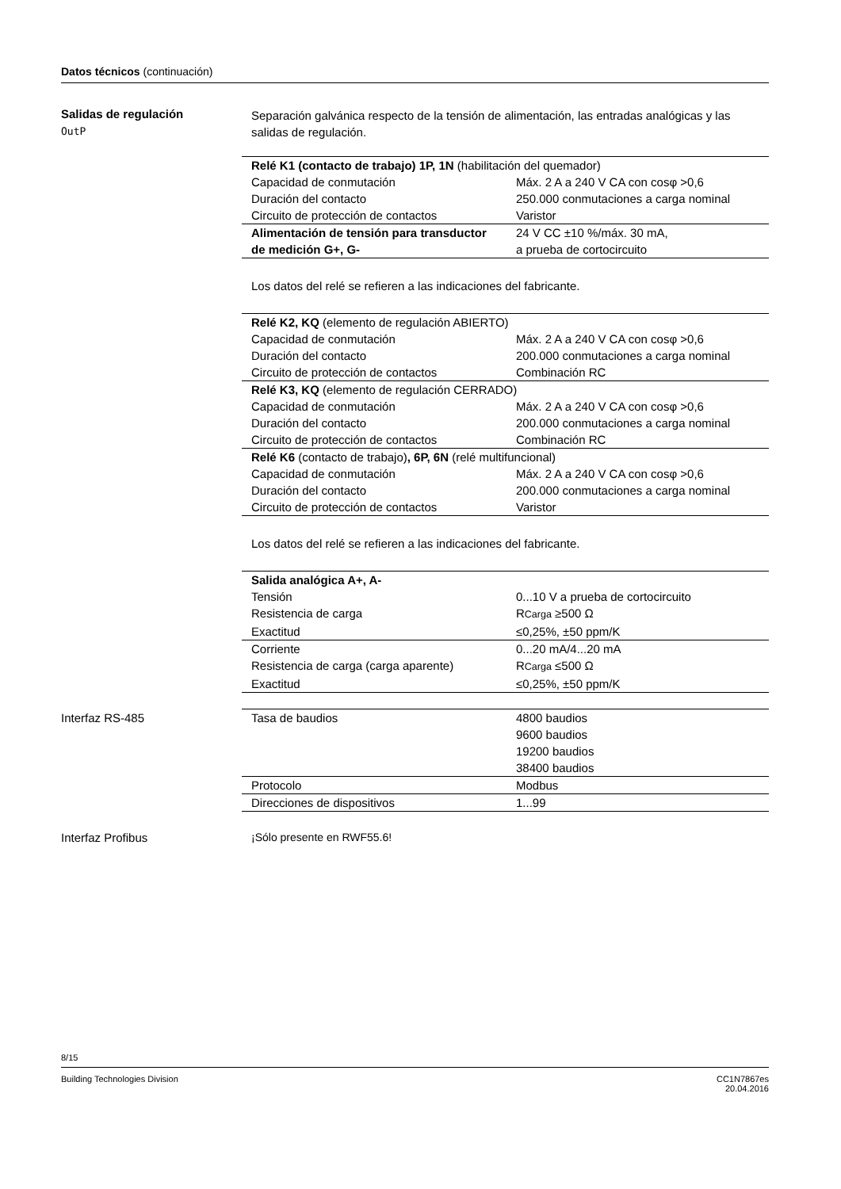Datos técnicos (continuación)
Salidas de regulación
OutP
Separación galvánica respecto de la tensión de alimentación, las entradas analógicas y las salidas de regulación.
| Relé K1 (contacto de trabajo) 1P, 1N (habilitación del quemador) | |
| Capacidad de conmutación | Máx. 2 A a 240 V CA con cosφ >0,6 |
| Duración del contacto | 250.000 conmutaciones a carga nominal |
| Circuito de protección de contactos | Varistor |
| Alimentación de tensión para transductor de medición G+, G- | 24 V CC ±10 %/máx. 30 mA, a prueba de cortocircuito |
Los datos del relé se refieren a las indicaciones del fabricante.
| Relé K2, KQ (elemento de regulación ABIERTO) | |
| Capacidad de conmutación | Máx. 2 A a 240 V CA con cosφ >0,6 |
| Duración del contacto | 200.000 conmutaciones a carga nominal |
| Circuito de protección de contactos | Combinación RC |
| Relé K3, KQ (elemento de regulación CERRADO) | |
| Capacidad de conmutación | Máx. 2 A a 240 V CA con cosφ >0,6 |
| Duración del contacto | 200.000 conmutaciones a carga nominal |
| Circuito de protección de contactos | Combinación RC |
| Relé K6 (contacto de trabajo) , 6P, 6N (relé multifuncional) | |
| Capacidad de conmutación | Máx. 2 A a 240 V CA con cosφ >0,6 |
| Duración del contacto | 200.000 conmutaciones a carga nominal |
| Circuito de protección de contactos | Varistor |
Los datos del relé se refieren a las indicaciones del fabricante.
| Salida analógica A+, A- | |
| Tensión | 0...10 V a prueba de cortocircuito |
| Resistencia de carga | R Carga ≥500 Ω |
| Exactitud | ≤0,25%, ±50 ppm/K |
| Corriente | 0...20 mA/4...20 mA |
| Resistencia de carga (carga aparente) | R Carga ≤500 Ω |
| Exactitud | ≤0,25%, ±50 ppm/K |
Interfaz RS-485
| Tasa de baudios | 4800 baudios 9600 baudios 19200 baudios 38400 baudios |
| Protocolo | Modbus |
| Direcciones de dispositivos | 1...99 |
Interfaz Profibus ¡Sólo presente en RWF55.6!
8/15
Building Technologies Division CC1N7867es
20.04.2016